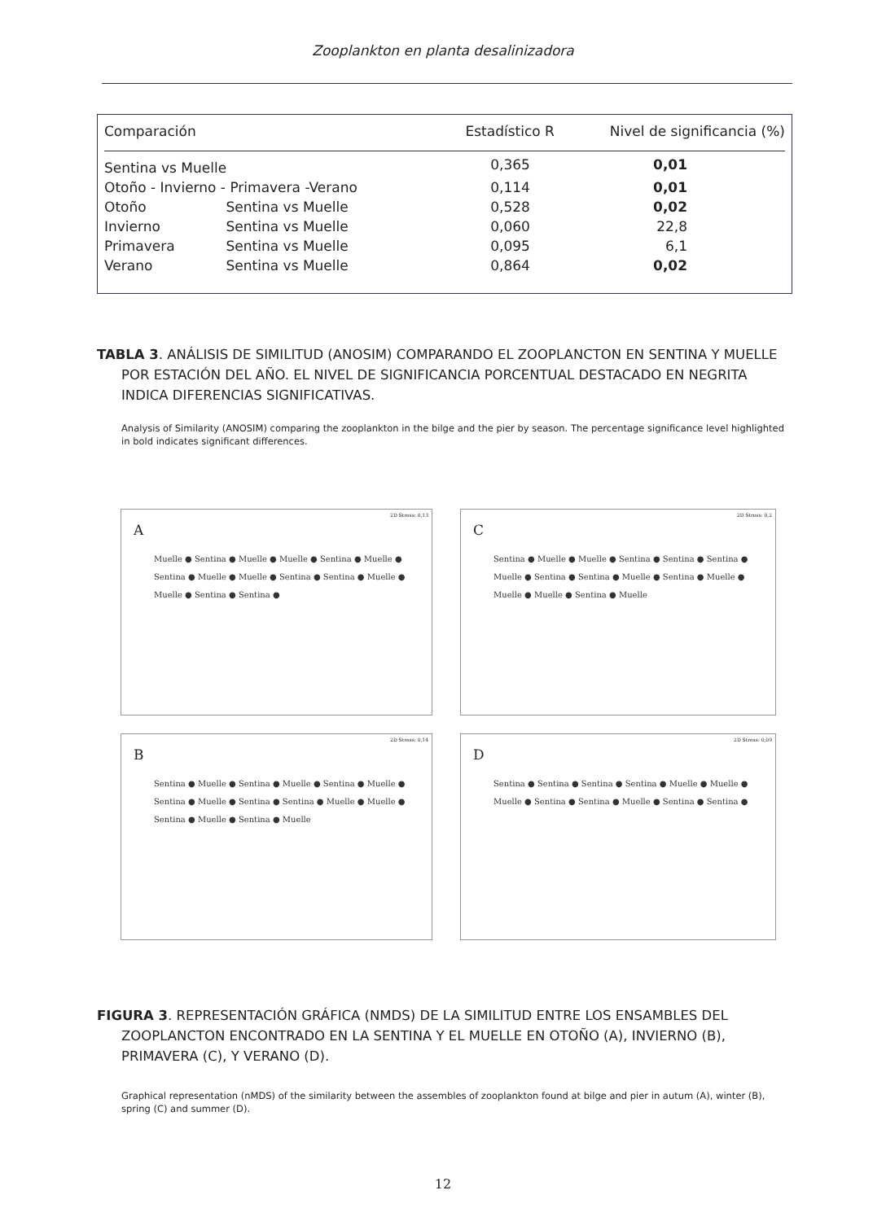Zooplankton en planta desalinizadora
| Comparación | | Estadístico R | Nivel de significancia (%) |
| --- | --- | --- | --- |
| Sentina vs Muelle | | 0,365 | 0,01 |
| Otoño - Invierno - Primavera -Verano | | 0,114 | 0,01 |
| Otoño | Sentina vs Muelle | 0,528 | 0,02 |
| Invierno | Sentina vs Muelle | 0,060 | 22,8 |
| Primavera | Sentina vs Muelle | 0,095 | 6,1 |
| Verano | Sentina vs Muelle | 0,864 | 0,02 |
TABLA 3. ANÁLISIS DE SIMILITUD (ANOSIM) COMPARANDO EL ZOOPLANCTON EN SENTINA Y MUELLE POR ESTACIÓN DEL AÑO. EL NIVEL DE SIGNIFICANCIA PORCENTUAL DESTACADO EN NEGRITA INDICA DIFERENCIAS SIGNIFICATIVAS.
Analysis of Similarity (ANOSIM) comparing the zooplankton in the bilge and the pier by season. The percentage significance level highlighted in bold indicates significant differences.
A
2D Stress: 0,13
Muelle ● Sentina ● Muelle ● Muelle ● Sentina ● Muelle ● Sentina ● Muelle ● Muelle ● Sentina ● Sentina ● Muelle ● Muelle ● Sentina ● Sentina ●
C
2D Stress: 0,2
Sentina ● Muelle ● Muelle ● Sentina ● Sentina ● Sentina ● Muelle ● Sentina ● Sentina ● Muelle ● Sentina ● Muelle ● Muelle ● Muelle ● Sentina ● Muelle
B
2D Stress: 0,14
Sentina ● Muelle ● Sentina ● Muelle ● Sentina ● Muelle ● Sentina ● Muelle ● Sentina ● Sentina ● Muelle ● Muelle ● Sentina ● Muelle ● Sentina ● Muelle
D
2D Stress: 0,09
Sentina ● Sentina ● Sentina ● Sentina ● Muelle ● Muelle ● Muelle ● Sentina ● Sentina ● Muelle ● Sentina ● Sentina ●
FIGURA 3. REPRESENTACIÓN GRÁFICA (NMDS) DE LA SIMILITUD ENTRE LOS ENSAMBLES DEL ZOOPLANCTON ENCONTRADO EN LA SENTINA Y EL MUELLE EN OTOÑO (A), INVIERNO (B), PRIMAVERA (C), Y VERANO (D).
Graphical representation (nMDS) of the similarity between the assembles of zooplankton found at bilge and pier in autum (A), winter (B), spring (C) and summer (D).
12